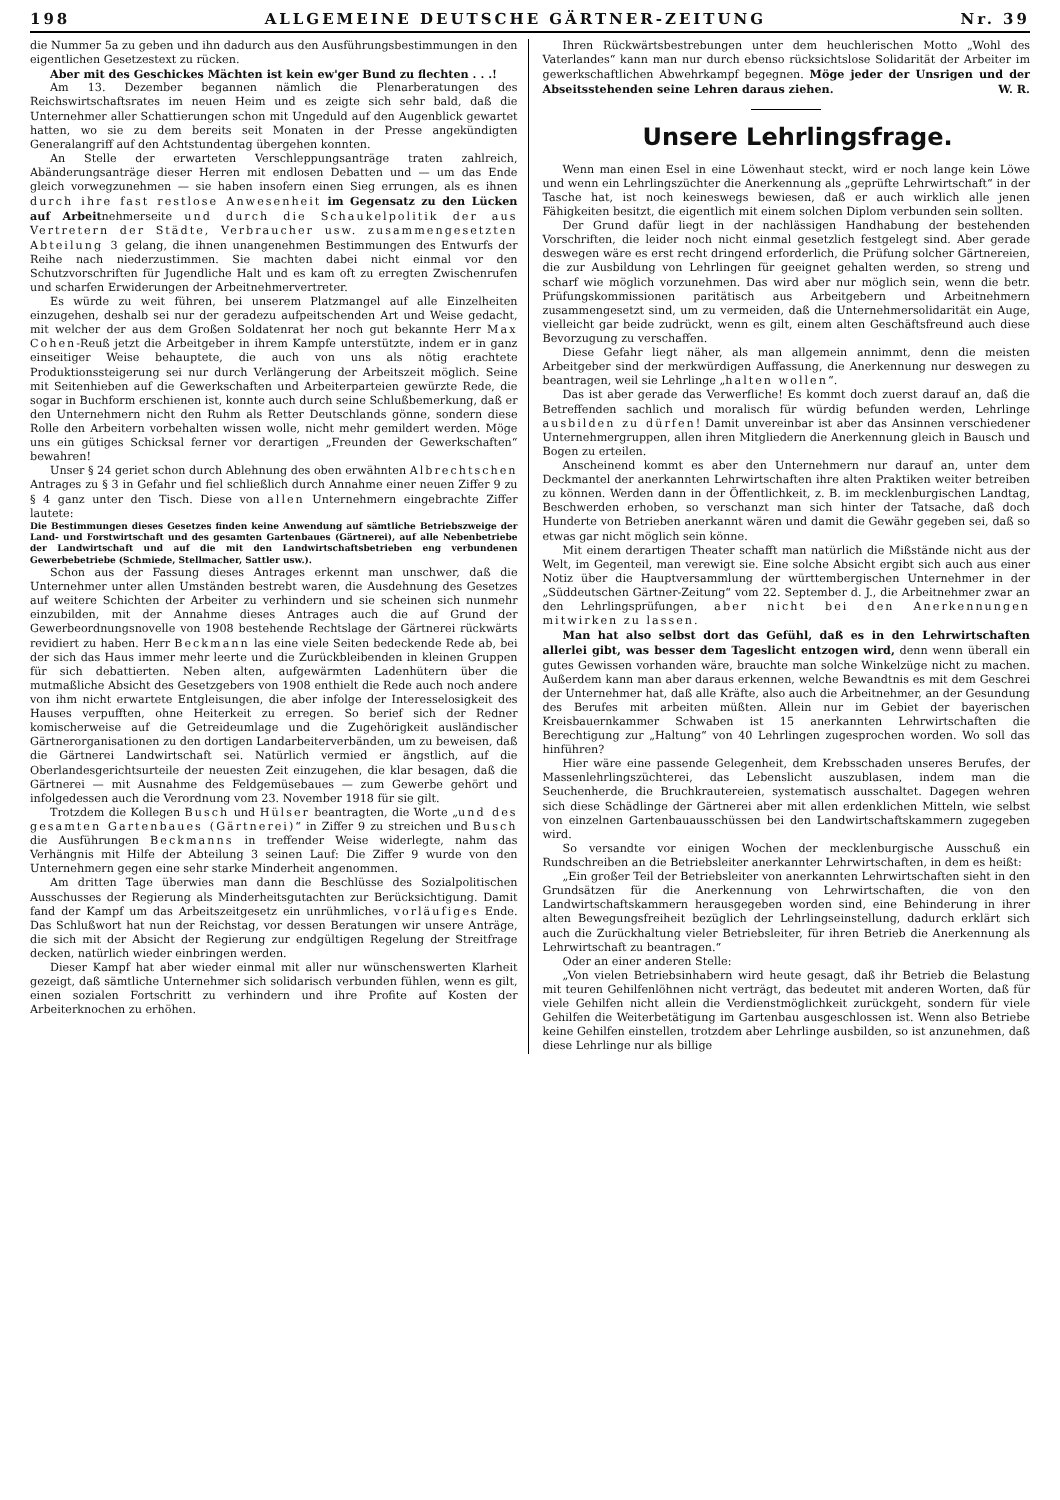198 ALLGEMEINE DEUTSCHE GÄRTNER-ZEITUNG Nr. 39
die Nummer 5a zu geben und ihn dadurch aus den Ausführungsbestimmungen in den eigentlichen Gesetzestext zu rücken.
Aber mit des Geschickes Mächten ist kein ew'ger Bund zu flechten . . .!
Am 13. Dezember begannen nämlich die Plenarberatungen des Reichswirtschaftsrates im neuen Heim und es zeigte sich sehr bald, daß die Unternehmer aller Schattierungen schon mit Ungeduld auf den Augenblick gewartet hatten, wo sie zu dem bereits seit Monaten in der Presse angekündigten Generalangriff auf den Achtstundentag übergehen konnten.
An Stelle der erwarteten Verschleppungsanträge traten zahlreich, Abänderungsanträge dieser Herren mit endlosen Debatten und — um das Ende gleich vorwegzunehmen — sie haben insofern einen Sieg errungen, als es ihnen durch ihre fast restlose Anwesenheit im Gegensatz zu den Lücken auf Arbeitnehmerseite und durch die Schaukelpolitik der aus Vertretern der Städte, Verbraucher usw. zusammengesetzten Abteilung 3 gelang, die ihnen unangenehmen Bestimmungen des Entwurfs der Reihe nach niederzustimmen. Sie machten dabei nicht einmal vor den Schutzvorschriften für Jugendliche Halt und es kam oft zu erregten Zwischenrufen und scharfen Erwiderungen der Arbeitnehmervertreter.
Es würde zu weit führen, bei unserem Platzmangel auf alle Einzelheiten einzugehen, deshalb sei nur der geradezu aufpeitschenden Art und Weise gedacht, mit welcher der aus dem Großen Soldatenrat her noch gut bekannte Herr Max Cohen-Reuß jetzt die Arbeitgeber in ihrem Kampfe unterstützte, indem er in ganz einseitiger Weise behauptete, die auch von uns als nötig erachtete Produktionssteigerung sei nur durch Verlängerung der Arbeitszeit möglich. Seine mit Seitenhieben auf die Gewerkschaften und Arbeiterparteien gewürzte Rede, die sogar in Buchform erschienen ist, konnte auch durch seine Schlußbemerkung, daß er den Unternehmern nicht den Ruhm als Retter Deutschlands gönne, sondern diese Rolle den Arbeitern vorbehalten wissen wolle, nicht mehr gemildert werden. Möge uns ein gütiges Schicksal ferner vor derartigen „Freunden der Gewerkschaften“ bewahren!
Unser § 24 geriet schon durch Ablehnung des oben erwähnten Albrechtschen Antrages zu § 3 in Gefahr und fiel schließlich durch Annahme einer neuen Ziffer 9 zu § 4 ganz unter den Tisch. Diese von allen Unternehmern eingebrachte Ziffer lautete:
Die Bestimmungen dieses Gesetzes finden keine Anwendung auf sämtliche Betriebszweige der Land- und Forstwirtschaft und des gesamten Gartenbaues (Gärtnerei), auf alle Nebenbetriebe der Landwirtschaft und auf die mit den Landwirtschaftsbetrieben eng verbundenen Gewerbebetriebe (Schmiede, Stellmacher, Sattler usw.).
Schon aus der Fassung dieses Antrages erkennt man unschwer, daß die Unternehmer unter allen Umständen bestrebt waren, die Ausdehnung des Gesetzes auf weitere Schichten der Arbeiter zu verhindern und sie scheinen sich nunmehr einzubilden, mit der Annahme dieses Antrages auch die auf Grund der Gewerbeordnungsnovelle von 1908 bestehende Rechtslage der Gärtnerei rückwärts revidiert zu haben. Herr Beckmann las eine viele Seiten bedeckende Rede ab, bei der sich das Haus immer mehr leerte und die Zurückbleibenden in kleinen Gruppen für sich debattierten. Neben alten, aufgewärmten Ladenhütern über die mutmaßliche Absicht des Gesetzgebers von 1908 enthielt die Rede auch noch andere von ihm nicht erwartete Entgleisungen, die aber infolge der Interesselosigkeit des Hauses verpufften, ohne Heiterkeit zu erregen. So berief sich der Redner komischerweise auf die Getreideumlage und die Zugehörigkeit ausländischer Gärtnerorganisationen zu den dortigen Landarbeiterverbänden, um zu beweisen, daß die Gärtnerei Landwirtschaft sei. Natürlich vermied er ängstlich, auf die Oberlandesgerichtsurteile der neuesten Zeit einzugehen, die klar besagen, daß die Gärtnerei — mit Ausnahme des Feldgemüsebaues — zum Gewerbe gehört und infolgedessen auch die Verordnung vom 23. November 1918 für sie gilt.
Trotzdem die Kollegen Busch und Hülser beantragten, die Worte „und des gesamten Gartenbaues (Gärtnerei)“ in Ziffer 9 zu streichen und Busch die Ausführungen Beckmanns in treffender Weise widerlegte, nahm das Verhängnis mit Hilfe der Abteilung 3 seinen Lauf: Die Ziffer 9 wurde von den Unternehmern gegen eine sehr starke Minderheit angenommen.
Am dritten Tage überwies man dann die Beschlüsse des Sozialpolitischen Ausschusses der Regierung als Minderheitsgutachten zur Berücksichtigung. Damit fand der Kampf um das Arbeitszeitgesetz ein unrühmliches, vorläufiges Ende. Das Schlußwort hat nun der Reichstag, vor dessen Beratungen wir unsere Anträge, die sich mit der Absicht der Regierung zur endgültigen Regelung der Streitfrage decken, natürlich wieder einbringen werden.
Dieser Kampf hat aber wieder einmal mit aller nur wünschenswerten Klarheit gezeigt, daß sämtliche Unternehmer sich solidarisch verbunden fühlen, wenn es gilt, einen sozialen Fortschritt zu verhindern und ihre Profite auf Kosten der Arbeiterknochen zu erhöhen.
Ihren Rückwärtsbestrebungen unter dem heuchlerischen Motto „Wohl des Vaterlandes“ kann man nur durch ebenso rücksichtslose Solidarität der Arbeiter im gewerkschaftlichen Abwehrkampf begegnen. Möge jeder der Unsrigen und der Abseitsstehenden seine Lehren daraus ziehen. W. R.
Unsere Lehrlingsfrage.
Wenn man einen Esel in eine Löwenhaut steckt, wird er noch lange kein Löwe und wenn ein Lehrlingszüchter die Anerkennung als „geprüfte Lehrwirtschaft“ in der Tasche hat, ist noch keineswegs bewiesen, daß er auch wirklich alle jenen Fähigkeiten besitzt, die eigentlich mit einem solchen Diplom verbunden sein sollten.
Der Grund dafür liegt in der nachlässigen Handhabung der bestehenden Vorschriften, die leider noch nicht einmal gesetzlich festgelegt sind. Aber gerade deswegen wäre es erst recht dringend erforderlich, die Prüfung solcher Gärtnereien, die zur Ausbildung von Lehrlingen für geeignet gehalten werden, so streng und scharf wie möglich vorzunehmen. Das wird aber nur möglich sein, wenn die betr. Prüfungskommissionen paritätisch aus Arbeitgebern und Arbeitnehmern zusammengesetzt sind, um zu vermeiden, daß die Unternehmersolidarität ein Auge, vielleicht gar beide zudrückt, wenn es gilt, einem alten Geschäftsfreund auch diese Bevorzugung zu verschaffen.
Diese Gefahr liegt näher, als man allgemein annimmt, denn die meisten Arbeitgeber sind der merkwürdigen Auffassung, die Anerkennung nur deswegen zu beantragen, weil sie Lehrlinge „halten wollen“.
Das ist aber gerade das Verwerfliche! Es kommt doch zuerst darauf an, daß die Betreffenden sachlich und moralisch für würdig befunden werden, Lehrlinge ausbilden zu dürfen! Damit unvereinbar ist aber das Ansinnen verschiedener Unternehmergruppen, allen ihren Mitgliedern die Anerkennung gleich in Bausch und Bogen zu erteilen.
Anscheinend kommt es aber den Unternehmern nur darauf an, unter dem Deckmantel der anerkannten Lehrwirtschaften ihre alten Praktiken weiter betreiben zu können. Werden dann in der Öffentlichkeit, z. B. im mecklenburgischen Landtag, Beschwerden erhoben, so verschanzt man sich hinter der Tatsache, daß doch Hunderte von Betrieben anerkannt wären und damit die Gewähr gegeben sei, daß so etwas gar nicht möglich sein könne.
Mit einem derartigen Theater schafft man natürlich die Mißstände nicht aus der Welt, im Gegenteil, man verewigt sie. Eine solche Absicht ergibt sich auch aus einer Notiz über die Hauptversammlung der württembergischen Unternehmer in der „Süddeutschen Gärtner-Zeitung“ vom 22. September d. J., die Arbeitnehmer zwar an den Lehrlingsprüfungen, aber nicht bei den Anerkennungen mitwirken zu lassen.
Man hat also selbst dort das Gefühl, daß es in den Lehrwirtschaften allerlei gibt, was besser dem Tageslicht entzogen wird, denn wenn überall ein gutes Gewissen vorhanden wäre, brauchte man solche Winkelzüge nicht zu machen. Außerdem kann man aber daraus erkennen, welche Bewandtnis es mit dem Geschrei der Unternehmer hat, daß alle Kräfte, also auch die Arbeitnehmer, an der Gesundung des Berufes mit arbeiten müßten. Allein nur im Gebiet der bayerischen Kreisbauernkammer Schwaben ist 15 anerkannten Lehrwirtschaften die Berechtigung zur „Haltung“ von 40 Lehrlingen zugesprochen worden. Wo soll das hinführen?
Hier wäre eine passende Gelegenheit, dem Krebsschaden unseres Berufes, der Massenlehrlingszüchterei, das Lebenslicht auszublasen, indem man die Seuchenherde, die Bruchkrautereien, systematisch ausschaltet. Dagegen wehren sich diese Schädlinge der Gärtnerei aber mit allen erdenklichen Mitteln, wie selbst von einzelnen Gartenbauausschüssen bei den Landwirtschaftskammern zugegeben wird.
So versandte vor einigen Wochen der mecklenburgische Ausschuß ein Rundschreiben an die Betriebsleiter anerkannter Lehrwirtschaften, in dem es heißt:
„Ein großer Teil der Betriebsleiter von anerkannten Lehrwirtschaften sieht in den Grundsätzen für die Anerkennung von Lehrwirtschaften, die von den Landwirtschaftskammern herausgegeben worden sind, eine Behinderung in ihrer alten Bewegungsfreiheit bezüglich der Lehrlingseinstellung, dadurch erklärt sich auch die Zurückhaltung vieler Betriebsleiter, für ihren Betrieb die Anerkennung als Lehrwirtschaft zu beantragen.“
Oder an einer anderen Stelle:
„Von vielen Betriebsinhabern wird heute gesagt, daß ihr Betrieb die Belastung mit teuren Gehilfenlöhnen nicht verträgt, das bedeutet mit anderen Worten, daß für viele Gehilfen nicht allein die Verdienstmöglichkeit zurückgeht, sondern für viele Gehilfen die Weiterbetätigung im Gartenbau ausgeschlossen ist. Wenn also Betriebe keine Gehilfen einstellen, trotzdem aber Lehrlinge ausbilden, so ist anzunehmen, daß diese Lehrlinge nur als billige